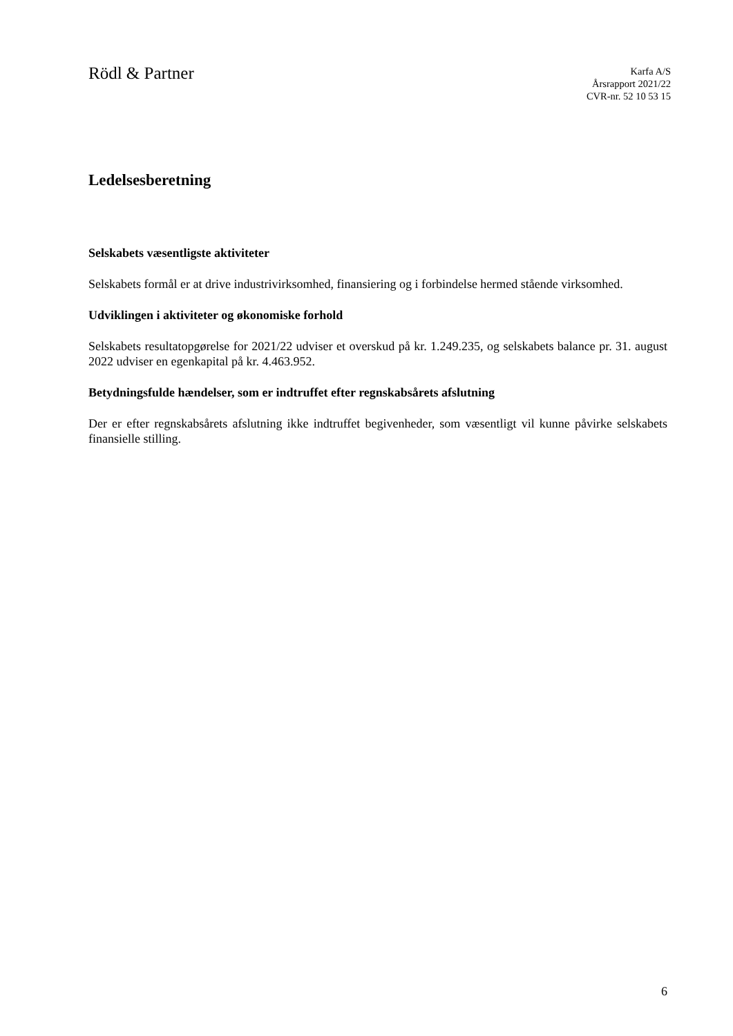Rödl & Partner
Karfa A/S
Årsrapport 2021/22
CVR-nr. 52 10 53 15
Ledelsesberetning
Selskabets væsentligste aktiviteter
Selskabets formål er at drive industrivirksomhed, finansiering og i forbindelse hermed stående virksomhed.
Udviklingen i aktiviteter og økonomiske forhold
Selskabets resultatopgørelse for 2021/22 udviser et overskud på kr. 1.249.235, og selskabets balance pr. 31. august 2022 udviser en egenkapital på kr. 4.463.952.
Betydningsfulde hændelser, som er indtruffet efter regnskabsårets afslutning
Der er efter regnskabsårets afslutning ikke indtruffet begivenheder, som væsentligt vil kunne påvirke selskabets finansielle stilling.
6